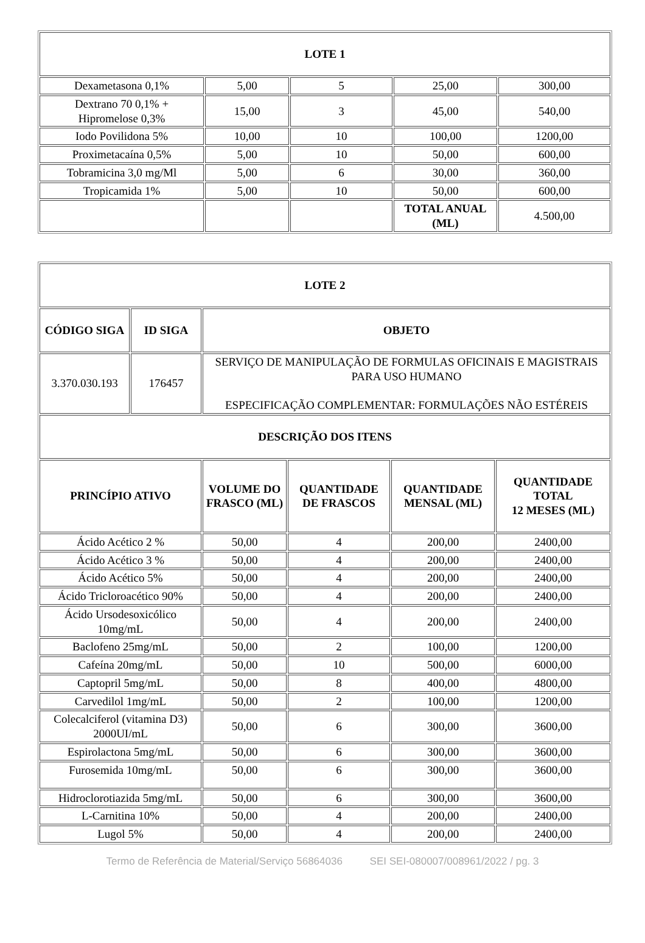| LOTE 1 | | | | |
| --- | --- | --- | --- | --- |
| Dexametasona 0,1% | 5,00 | 5 | 25,00 | 300,00 |
| Dextrano 70 0,1% + Hipromelose 0,3% | 15,00 | 3 | 45,00 | 540,00 |
| Iodo Povilidona 5% | 10,00 | 10 | 100,00 | 1200,00 |
| Proximetacaína 0,5% | 5,00 | 10 | 50,00 | 600,00 |
| Tobramicina 3,0 mg/Ml | 5,00 | 6 | 30,00 | 360,00 |
| Tropicamida 1% | 5,00 | 10 | 50,00 | 600,00 |
| | | | TOTAL ANUAL (ML) | 4.500,00 |
| LOTE 2 | | | | | |
| --- | --- | --- | --- | --- | --- |
| CÓDIGO SIGA | ID SIGA | OBJETO | | | |
| 3.370.030.193 | 176457 | SERVIÇO DE MANIPULAÇÃO DE FORMULAS OFICINAIS E MAGISTRAIS PARA USO HUMANO ESPECIFICAÇÃO COMPLEMENTAR: FORMULAÇÕES NÃO ESTÉREIS | | | |
| DESCRIÇÃO DOS ITENS | | | | | |
| PRINCÍPIO ATIVO | | VOLUME DO FRASCO (ML) | QUANTIDADE DE FRASCOS | QUANTIDADE MENSAL (ML) | QUANTIDADE TOTAL 12 MESES (ML) |
| Ácido Acético 2 % | | 50,00 | 4 | 200,00 | 2400,00 |
| Ácido Acético 3 % | | 50,00 | 4 | 200,00 | 2400,00 |
| Ácido Acético 5% | | 50,00 | 4 | 200,00 | 2400,00 |
| Ácido Tricloroacético 90% | | 50,00 | 4 | 200,00 | 2400,00 |
| Ácido Ursodesoxicólico 10mg/mL | | 50,00 | 4 | 200,00 | 2400,00 |
| Baclofeno 25mg/mL | | 50,00 | 2 | 100,00 | 1200,00 |
| Cafeína 20mg/mL | | 50,00 | 10 | 500,00 | 6000,00 |
| Captopril 5mg/mL | | 50,00 | 8 | 400,00 | 4800,00 |
| Carvedilol 1mg/mL | | 50,00 | 2 | 100,00 | 1200,00 |
| Colecalciferol (vitamina D3) 2000UI/mL | | 50,00 | 6 | 300,00 | 3600,00 |
| Espirolactona 5mg/mL | | 50,00 | 6 | 300,00 | 3600,00 |
| Furosemida 10mg/mL | | 50,00 | 6 | 300,00 | 3600,00 |
| Hidroclorotiazida 5mg/mL | | 50,00 | 6 | 300,00 | 3600,00 |
| L-Carnitina 10% | | 50,00 | 4 | 200,00 | 2400,00 |
| Lugol 5% | | 50,00 | 4 | 200,00 | 2400,00 |
Termo de Referência de Material/Serviço 56864036 SEI SEI-080007/008961/2022 / pg. 3